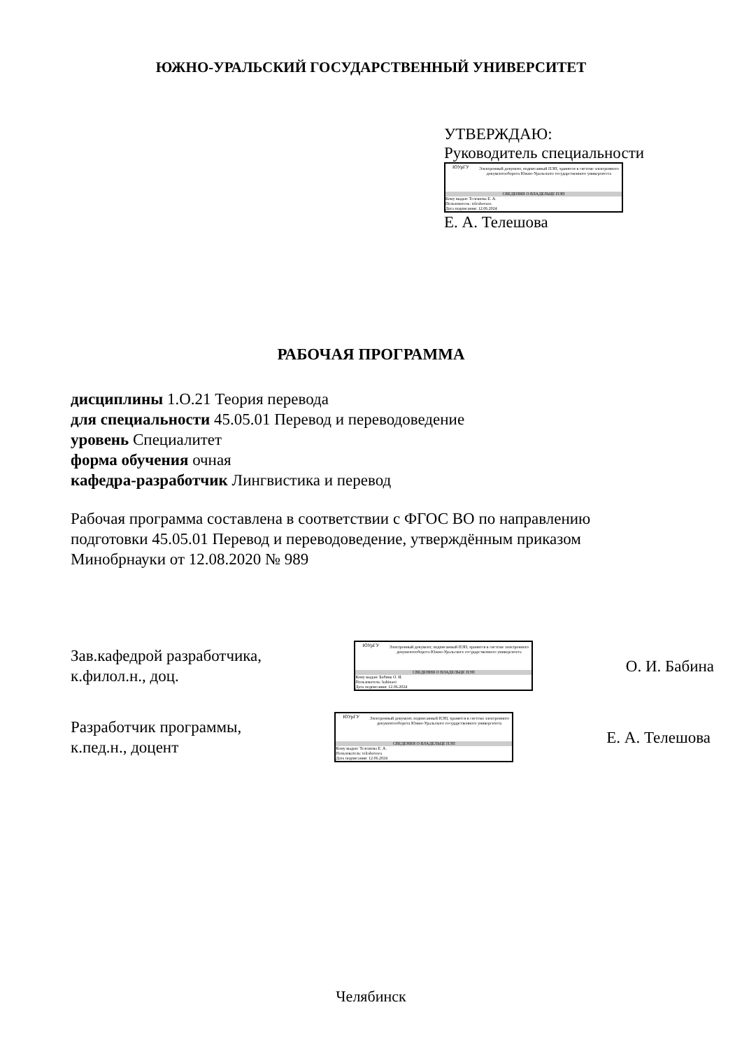ЮЖНО-УРАЛЬСКИЙ ГОСУДАРСТВЕННЫЙ УНИВЕРСИТЕТ
УТВЕРЖДАЮ:
Руководитель специальности
ЮУрГУ
Электронный документ, подписанный ПЭП, хранится в системе электронного документооборота Южно-Уральского государственного университета
СВЕДЕНИЯ О ВЛАДЕЛЬЦЕ ПЭП
Кому выдан: Телешова Е. А.
Пользователь: teleshovaea
Дата подписания: 12.06.2024
Е. А. Телешова
РАБОЧАЯ ПРОГРАММА
дисциплины 1.О.21 Теория перевода
для специальности 45.05.01 Перевод и переводоведение
уровень Специалитет
форма обучения очная
кафедра-разработчик Лингвистика и перевод
Рабочая программа составлена в соответствии с ФГОС ВО по направлению
подготовки 45.05.01 Перевод и переводоведение, утверждённым приказом
Минобрнауки от 12.08.2020 № 989
Зав.кафедрой разработчика,
к.филол.н., доц.
ЮУрГУ
Электронный документ, подписанный ПЭП, хранится в системе электронного документооборота Южно-Уральского государственного университета
СВЕДЕНИЯ О ВЛАДЕЛЬЦЕ ПЭП
Кому выдан: Бабина О. И.
Пользователь: babinaoi
Дата подписания: 12.06.2024
О. И. Бабина
Разработчик программы,
к.пед.н., доцент
ЮУрГУ
Электронный документ, подписанный ПЭП, хранится в системе электронного документооборота Южно-Уральского государственного университета
СВЕДЕНИЯ О ВЛАДЕЛЬЦЕ ПЭП
Кому выдан: Телешова Е. А.
Пользователь: teleshovaea
Дата подписания: 12.06.2024
Е. А. Телешова
Челябинск